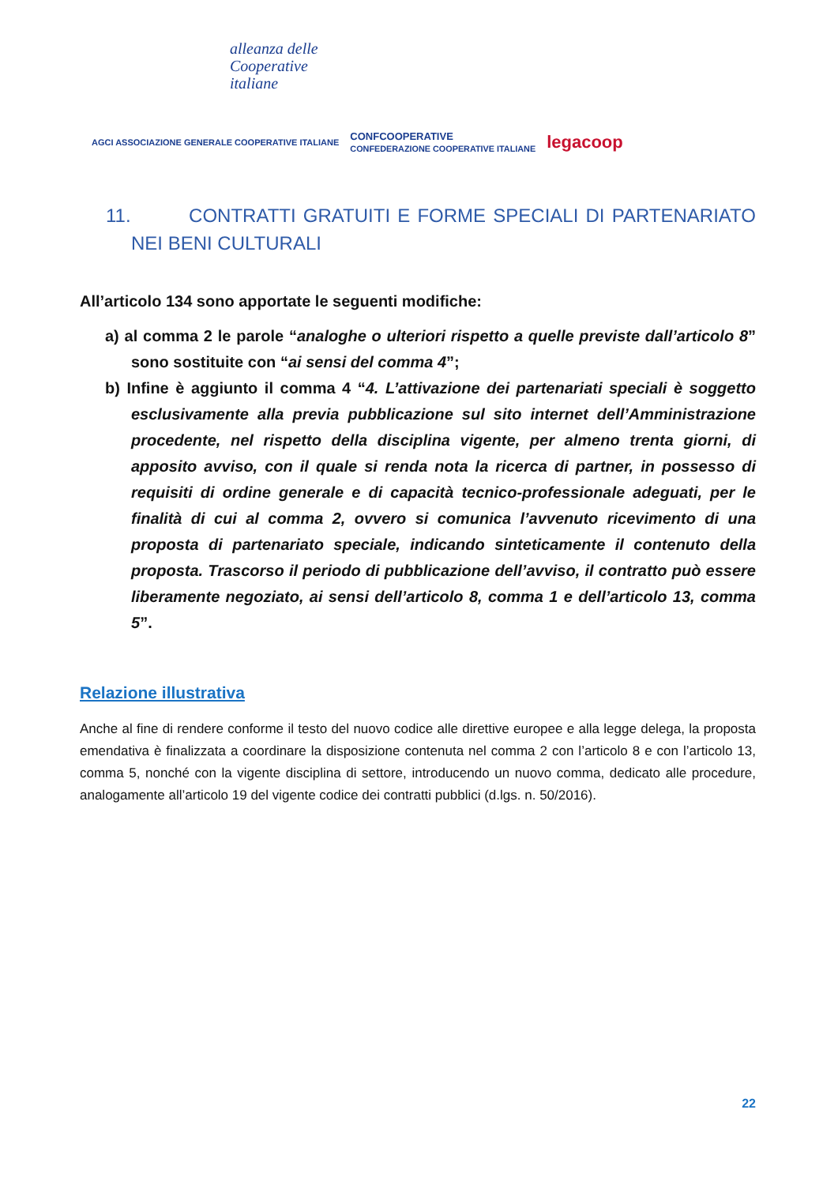alleanza delle
Cooperative
italiane
AGCI ASSOCIAZIONE GENERALE COOPERATIVE ITALIANE CONFCOOPERATIVE
CONFEDERAZIONE COOPERATIVE ITALIANE legacoop
11. CONTRATTI GRATUITI E FORME SPECIALI DI PARTENARIATO NEI BENI CULTURALI
All’articolo 134 sono apportate le seguenti modifiche:
a) al comma 2 le parole “analoghe o ulteriori rispetto a quelle previste dall’articolo 8” sono sostituite con “ai sensi del comma 4”;
b) Infine è aggiunto il comma 4 “4. L’attivazione dei partenariati speciali è soggetto esclusivamente alla previa pubblicazione sul sito internet dell’Amministrazione procedente, nel rispetto della disciplina vigente, per almeno trenta giorni, di apposito avviso, con il quale si renda nota la ricerca di partner, in possesso di requisiti di ordine generale e di capacità tecnico-professionale adeguati, per le finalità di cui al comma 2, ovvero si comunica l’avvenuto ricevimento di una proposta di partenariato speciale, indicando sinteticamente il contenuto della proposta. Trascorso il periodo di pubblicazione dell’avviso, il contratto può essere liberamente negoziato, ai sensi dell’articolo 8, comma 1 e dell’articolo 13, comma 5”.
Relazione illustrativa
Anche al fine di rendere conforme il testo del nuovo codice alle direttive europee e alla legge delega, la proposta emendativa è finalizzata a coordinare la disposizione contenuta nel comma 2 con l’articolo 8 e con l’articolo 13, comma 5, nonché con la vigente disciplina di settore, introducendo un nuovo comma, dedicato alle procedure, analogamente all’articolo 19 del vigente codice dei contratti pubblici (d.lgs. n. 50/2016).
22